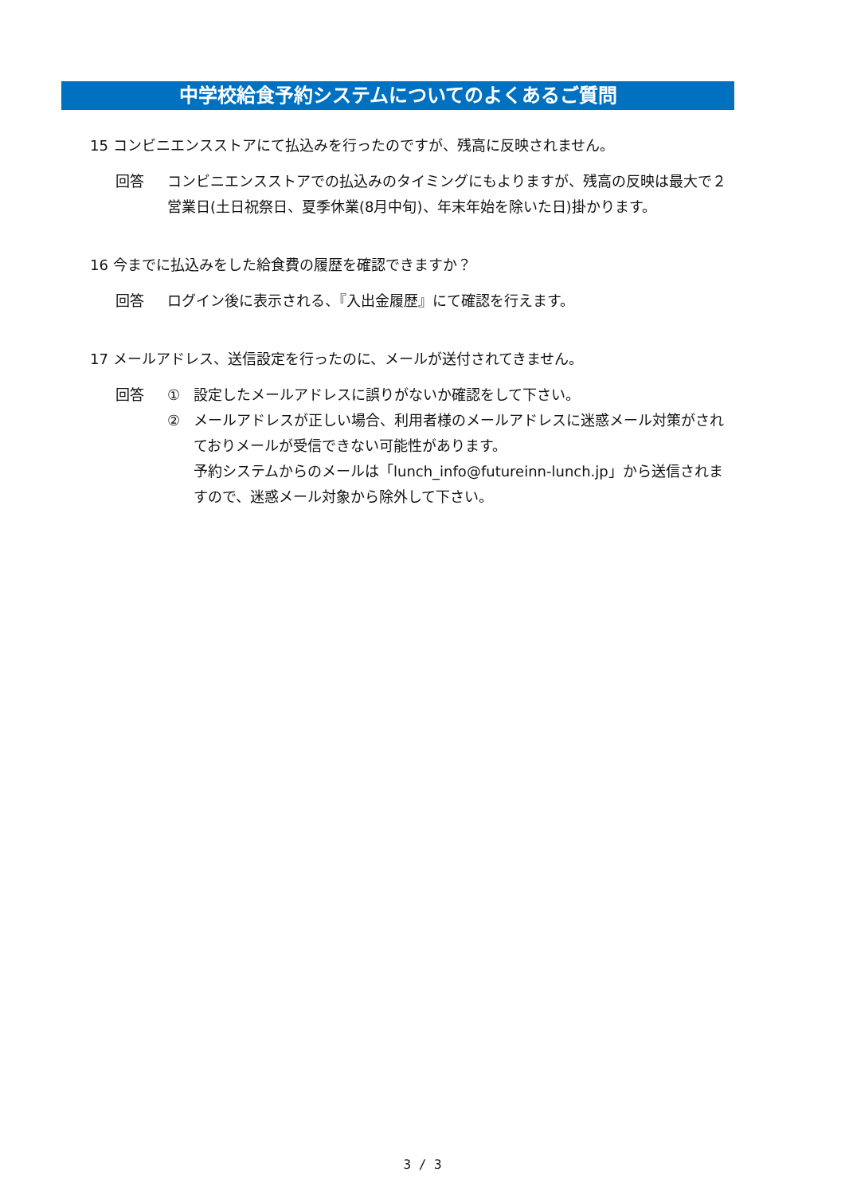中学校給食予約システムについてのよくあるご質問
15 コンビニエンスストアにて払込みを行ったのですが、残高に反映されません。
回答 コンビニエンスストアでの払込みのタイミングにもよりますが、残高の反映は最大で２営業日(土日祝祭日、夏季休業(8月中旬)、年末年始を除いた日)掛かります。
16 今までに払込みをした給食費の履歴を確認できますか？
回答 ログイン後に表示される、『入出金履歴』にて確認を行えます。
17 メールアドレス、送信設定を行ったのに、メールが送付されてきません。
回答 ① 設定したメールアドレスに誤りがないか確認をして下さい。
② メールアドレスが正しい場合、利用者様のメールアドレスに迷惑メール対策がされておりメールが受信できない可能性があります。
予約システムからのメールは「lunch_info@futureinn-lunch.jp」から送信されますので、迷惑メール対象から除外して下さい。
3 / 3